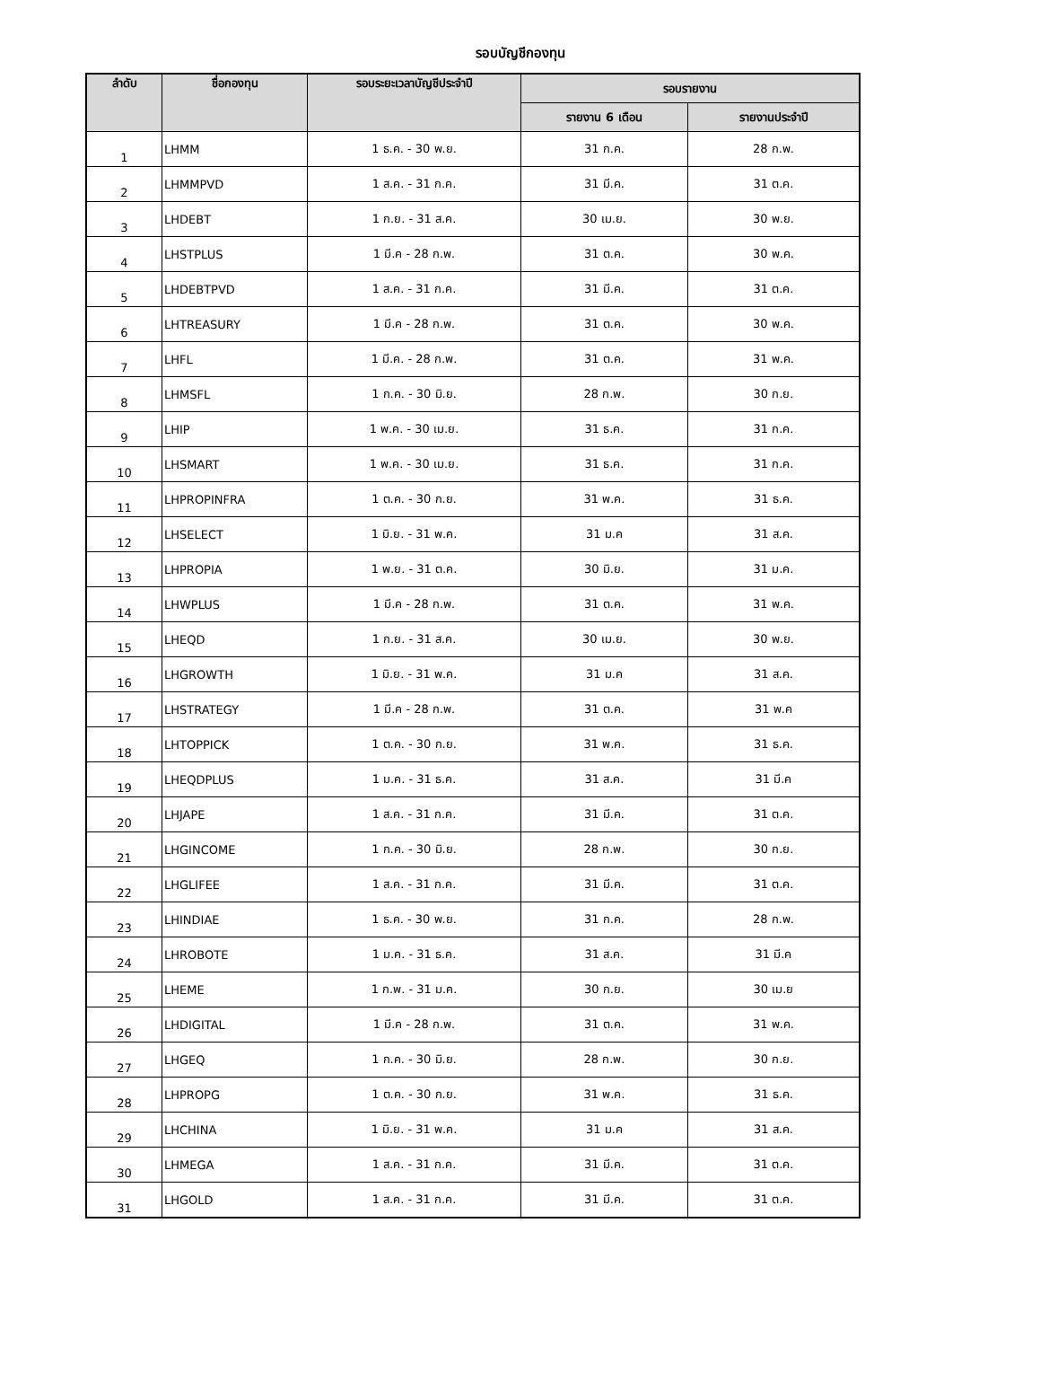รอบบัญชีกองทุน
| ลำดับ | ชื่อกองทุน | รอบระยะเวลาบัญชีประจำปี | รอบรายงาน | |
| --- | --- | --- | --- | --- |
| | | | รายงาน 6 เดือน | รายงานประจำปี |
| 1 | LHMM | 1 ธ.ค. - 30 พ.ย. | 31 ก.ค. | 28 ก.พ. |
| 2 | LHMMPVD | 1 ส.ค. - 31 ก.ค. | 31 มี.ค. | 31 ต.ค. |
| 3 | LHDEBT | 1 ก.ย. - 31 ส.ค. | 30 เม.ย. | 30 พ.ย. |
| 4 | LHSTPLUS | 1 มี.ค - 28 ก.พ. | 31 ต.ค. | 30 พ.ค. |
| 5 | LHDEBTPVD | 1 ส.ค. - 31 ก.ค. | 31 มี.ค. | 31 ต.ค. |
| 6 | LHTREASURY | 1 มี.ค - 28 ก.พ. | 31 ต.ค. | 30 พ.ค. |
| 7 | LHFL | 1 มี.ค. - 28 ก.พ. | 31 ต.ค. | 31 พ.ค. |
| 8 | LHMSFL | 1 ก.ค. - 30 มิ.ย. | 28 ก.พ. | 30 ก.ย. |
| 9 | LHIP | 1 พ.ค. - 30 เม.ย. | 31 ธ.ค. | 31 ก.ค. |
| 10 | LHSMART | 1 พ.ค. - 30 เม.ย. | 31 ธ.ค. | 31 ก.ค. |
| 11 | LHPROPINFRA | 1 ต.ค. - 30 ก.ย. | 31 พ.ค. | 31 ธ.ค. |
| 12 | LHSELECT | 1 มิ.ย. - 31 พ.ค. | 31 ม.ค | 31 ส.ค. |
| 13 | LHPROPIA | 1 พ.ย. - 31 ต.ค. | 30 มิ.ย. | 31 ม.ค. |
| 14 | LHWPLUS | 1 มี.ค - 28 ก.พ. | 31 ต.ค. | 31 พ.ค. |
| 15 | LHEQD | 1 ก.ย. - 31 ส.ค. | 30 เม.ย. | 30 พ.ย. |
| 16 | LHGROWTH | 1 มิ.ย. - 31 พ.ค. | 31 ม.ค | 31 ส.ค. |
| 17 | LHSTRATEGY | 1 มี.ค - 28 ก.พ. | 31 ต.ค. | 31 พ.ค |
| 18 | LHTOPPICK | 1 ต.ค. - 30 ก.ย. | 31 พ.ค. | 31 ธ.ค. |
| 19 | LHEQDPLUS | 1 ม.ค. - 31 ธ.ค. | 31 ส.ค. | 31 มี.ค |
| 20 | LHJAPE | 1 ส.ค. - 31 ก.ค. | 31 มี.ค. | 31 ต.ค. |
| 21 | LHGINCOME | 1 ก.ค. - 30 มิ.ย. | 28 ก.พ. | 30 ก.ย. |
| 22 | LHGLIFEE | 1 ส.ค. - 31 ก.ค. | 31 มี.ค. | 31 ต.ค. |
| 23 | LHINDIAE | 1 ธ.ค. - 30 พ.ย. | 31 ก.ค. | 28 ก.พ. |
| 24 | LHROBOTE | 1 ม.ค. - 31 ธ.ค. | 31 ส.ค. | 31 มี.ค |
| 25 | LHEME | 1 ก.พ. - 31 ม.ค. | 30 ก.ย. | 30 เม.ย |
| 26 | LHDIGITAL | 1 มี.ค - 28 ก.พ. | 31 ต.ค. | 31 พ.ค. |
| 27 | LHGEQ | 1 ก.ค. - 30 มิ.ย. | 28 ก.พ. | 30 ก.ย. |
| 28 | LHPROPG | 1 ต.ค. - 30 ก.ย. | 31 พ.ค. | 31 ธ.ค. |
| 29 | LHCHINA | 1 มิ.ย. - 31 พ.ค. | 31 ม.ค | 31 ส.ค. |
| 30 | LHMEGA | 1 ส.ค. - 31 ก.ค. | 31 มี.ค. | 31 ต.ค. |
| 31 | LHGOLD | 1 ส.ค. - 31 ก.ค. | 31 มี.ค. | 31 ต.ค. |